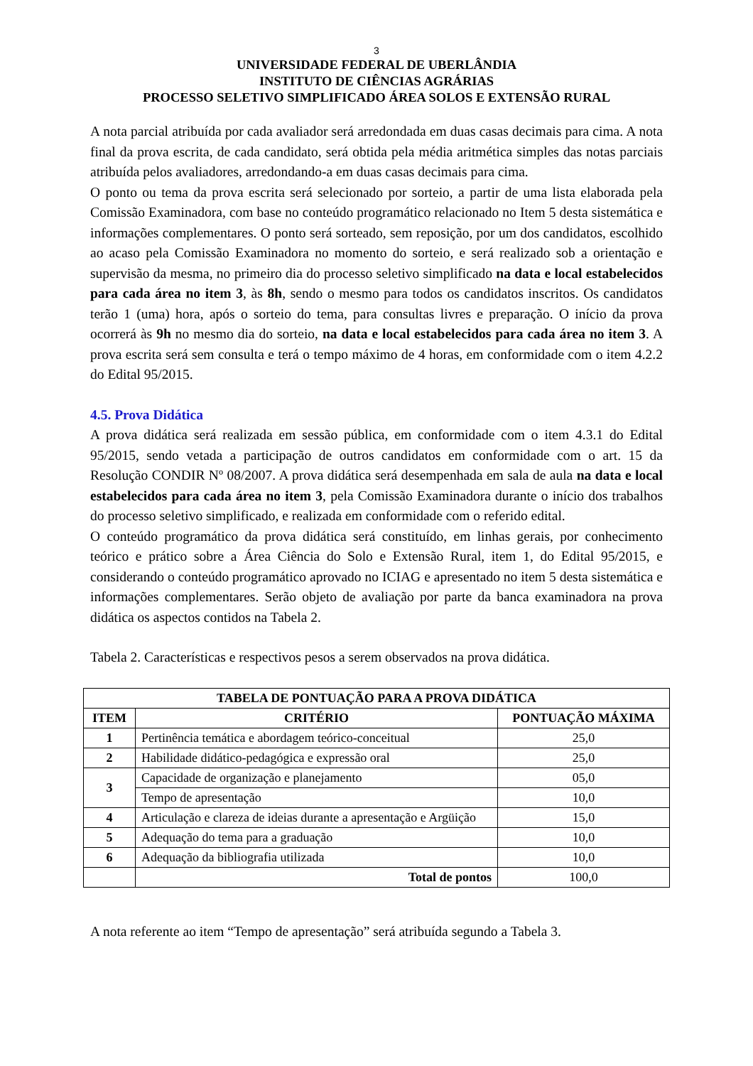3
UNIVERSIDADE FEDERAL DE UBERLÂNDIA
INSTITUTO DE CIÊNCIAS AGRÁRIAS
PROCESSO SELETIVO SIMPLIFICADO ÁREA SOLOS E EXTENSÃO RURAL
A nota parcial atribuída por cada avaliador será arredondada em duas casas decimais para cima. A nota final da prova escrita, de cada candidato, será obtida pela média aritmética simples das notas parciais atribuída pelos avaliadores, arredondando-a em duas casas decimais para cima.
O ponto ou tema da prova escrita será selecionado por sorteio, a partir de uma lista elaborada pela Comissão Examinadora, com base no conteúdo programático relacionado no Item 5 desta sistemática e informações complementares. O ponto será sorteado, sem reposição, por um dos candidatos, escolhido ao acaso pela Comissão Examinadora no momento do sorteio, e será realizado sob a orientação e supervisão da mesma, no primeiro dia do processo seletivo simplificado na data e local estabelecidos para cada área no item 3, às 8h, sendo o mesmo para todos os candidatos inscritos. Os candidatos terão 1 (uma) hora, após o sorteio do tema, para consultas livres e preparação. O início da prova ocorrerá às 9h no mesmo dia do sorteio, na data e local estabelecidos para cada área no item 3. A prova escrita será sem consulta e terá o tempo máximo de 4 horas, em conformidade com o item 4.2.2 do Edital 95/2015.
4.5. Prova Didática
A prova didática será realizada em sessão pública, em conformidade com o item 4.3.1 do Edital 95/2015, sendo vetada a participação de outros candidatos em conformidade com o art. 15 da Resolução CONDIR Nº 08/2007. A prova didática será desempenhada em sala de aula na data e local estabelecidos para cada área no item 3, pela Comissão Examinadora durante o início dos trabalhos do processo seletivo simplificado, e realizada em conformidade com o referido edital.
O conteúdo programático da prova didática será constituído, em linhas gerais, por conhecimento teórico e prático sobre a Área Ciência do Solo e Extensão Rural, item 1, do Edital 95/2015, e considerando o conteúdo programático aprovado no ICIAG e apresentado no item 5 desta sistemática e informações complementares. Serão objeto de avaliação por parte da banca examinadora na prova didática os aspectos contidos na Tabela 2.
Tabela 2. Características e respectivos pesos a serem observados na prova didática.
| TABELA DE PONTUAÇÃO PARA A PROVA DIDÁTICA | | |
| --- | --- | --- |
| ITEM | CRITÉRIO | PONTUAÇÃO MÁXIMA |
| 1 | Pertinência temática e abordagem teórico-conceitual | 25,0 |
| 2 | Habilidade didático-pedagógica e expressão oral | 25,0 |
| 3 | Capacidade de organização e planejamento | 05,0 |
| | Tempo de apresentação | 10,0 |
| 4 | Articulação e clareza de ideias durante a apresentação e Argüição | 15,0 |
| 5 | Adequação do tema para a graduação | 10,0 |
| 6 | Adequação da bibliografia utilizada | 10,0 |
| | Total de pontos | 100,0 |
A nota referente ao item “Tempo de apresentação” será atribuída segundo a Tabela 3.